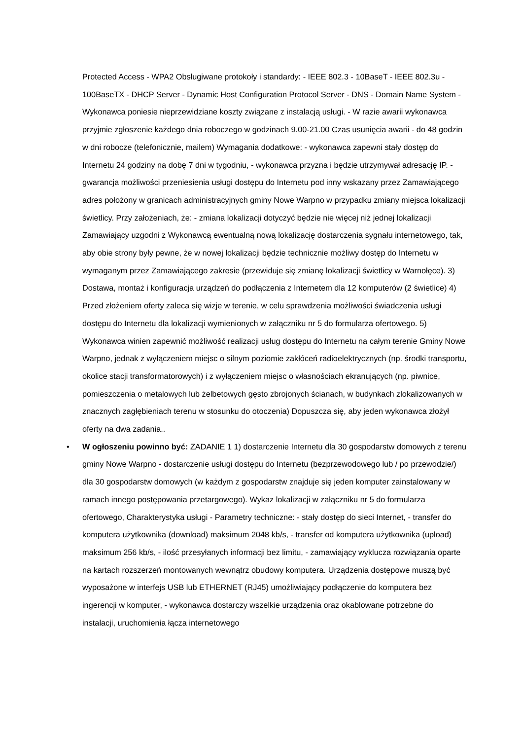Protected Access - WPA2 Obsługiwane protokoły i standardy: - IEEE 802.3 - 10BaseT - IEEE 802.3u - 100BaseTX - DHCP Server - Dynamic Host Configuration Protocol Server - DNS - Domain Name System - Wykonawca poniesie nieprzewidziane koszty związane z instalacją usługi. - W razie awarii wykonawca przyjmie zgłoszenie każdego dnia roboczego w godzinach 9.00-21.00 Czas usunięcia awarii - do 48 godzin w dni robocze (telefonicznie, mailem) Wymagania dodatkowe: - wykonawca zapewni stały dostęp do Internetu 24 godziny na dobę 7 dni w tygodniu, - wykonawca przyzna i będzie utrzymywał adresację IP. - gwarancja możliwości przeniesienia usługi dostępu do Internetu pod inny wskazany przez Zamawiającego adres położony w granicach administracyjnych gminy Nowe Warpno w przypadku zmiany miejsca lokalizacji świetlicy. Przy założeniach, że: - zmiana lokalizacji dotyczyć będzie nie więcej niż jednej lokalizacji Zamawiający uzgodni z Wykonawcą ewentualną nową lokalizację dostarczenia sygnału internetowego, tak, aby obie strony były pewne, że w nowej lokalizacji będzie technicznie możliwy dostęp do Internetu w wymaganym przez Zamawiającego zakresie (przewiduje się zmianę lokalizacji świetlicy w Warnołęce). 3) Dostawa, montaż i konfiguracja urządzeń do podłączenia z Internetem dla 12 komputerów (2 świetlice) 4) Przed złożeniem oferty zaleca się wizje w terenie, w celu sprawdzenia możliwości świadczenia usługi dostępu do Internetu dla lokalizacji wymienionych w załączniku nr 5 do formularza ofertowego. 5) Wykonawca winien zapewnić możliwość realizacji usług dostępu do Internetu na całym terenie Gminy Nowe Warpno, jednak z wyłączeniem miejsc o silnym poziomie zakłóceń radioelektrycznych (np. środki transportu, okolice stacji transformatorowych) i z wyłączeniem miejsc o własnościach ekranujących (np. piwnice, pomieszczenia o metalowych lub żelbetowych gęsto zbrojonych ścianach, w budynkach zlokalizowanych w znacznych zagłębieniach terenu w stosunku do otoczenia) Dopuszcza się, aby jeden wykonawca złożył oferty na dwa zadania..
• W ogłoszeniu powinno być: ZADANIE 1 1) dostarczenie Internetu dla 30 gospodarstw domowych z terenu gminy Nowe Warpno - dostarczenie usługi dostępu do Internetu (bezprzewodowego lub / po przewodzie/) dla 30 gospodarstw domowych (w każdym z gospodarstw znajduje się jeden komputer zainstalowany w ramach innego postępowania przetargowego). Wykaz lokalizacji w załączniku nr 5 do formularza ofertowego, Charakterystyka usługi - Parametry techniczne: - stały dostęp do sieci Internet, - transfer do komputera użytkownika (download) maksimum 2048 kb/s, - transfer od komputera użytkownika (upload) maksimum 256 kb/s, - ilość przesyłanych informacji bez limitu, - zamawiający wyklucza rozwiązania oparte na kartach rozszerzeń montowanych wewnątrz obudowy komputera. Urządzenia dostępowe muszą być wyposażone w interfejs USB lub ETHERNET (RJ45) umożliwiający podłączenie do komputera bez ingerencji w komputer, - wykonawca dostarczy wszelkie urządzenia oraz okablowane potrzebne do instalacji, uruchomienia łącza internetowego